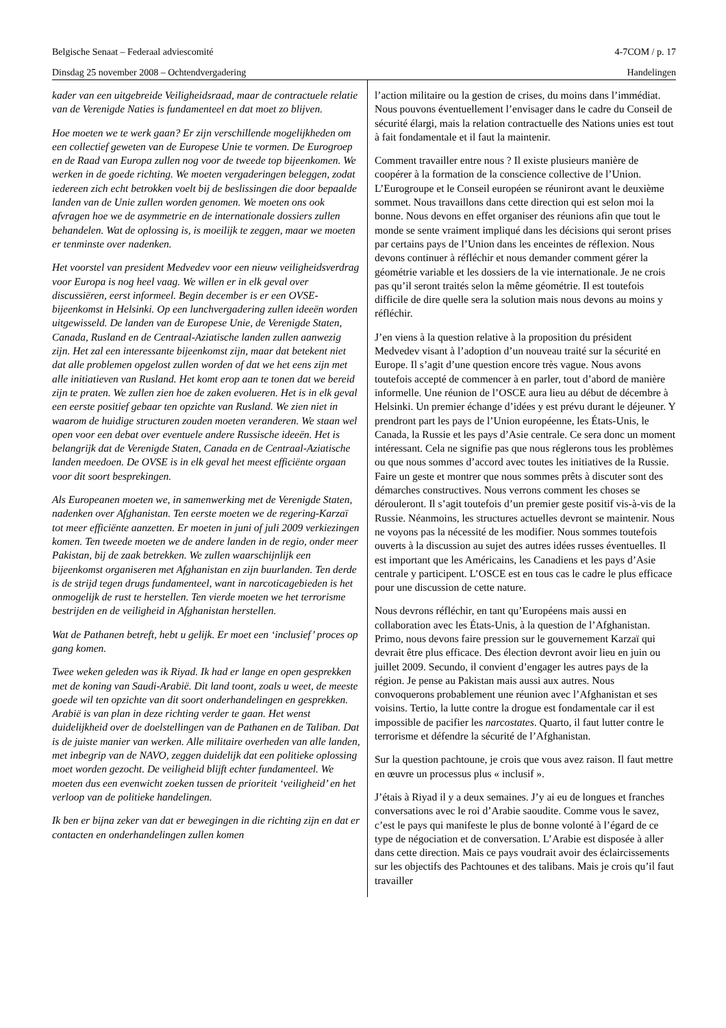Belgische Senaat – Federaal adviescomité 4-7COM / p. 17
Dinsdag 25 november 2008 – Ochtendvergadering Handelingen
kader van een uitgebreide Veiligheidsraad, maar de contractuele relatie van de Verenigde Naties is fundamenteel en dat moet zo blijven.
Hoe moeten we te werk gaan? Er zijn verschillende mogelijkheden om een collectief geweten van de Europese Unie te vormen. De Eurogroep en de Raad van Europa zullen nog voor de tweede top bijeenkomen. We werken in de goede richting. We moeten vergaderingen beleggen, zodat iedereen zich echt betrokken voelt bij de beslissingen die door bepaalde landen van de Unie zullen worden genomen. We moeten ons ook afvragen hoe we de asymmetrie en de internationale dossiers zullen behandelen. Wat de oplossing is, is moeilijk te zeggen, maar we moeten er tenminste over nadenken.
Het voorstel van president Medvedev voor een nieuw veiligheidsverdrag voor Europa is nog heel vaag. We willen er in elk geval over discussiëren, eerst informeel. Begin december is er een OVSE-bijeenkomst in Helsinki. Op een lunchvergadering zullen ideeën worden uitgewisseld. De landen van de Europese Unie, de Verenigde Staten, Canada, Rusland en de Centraal-Aziatische landen zullen aanwezig zijn. Het zal een interessante bijeenkomst zijn, maar dat betekent niet dat alle problemen opgelost zullen worden of dat we het eens zijn met alle initiatieven van Rusland. Het komt erop aan te tonen dat we bereid zijn te praten. We zullen zien hoe de zaken evolueren. Het is in elk geval een eerste positief gebaar ten opzichte van Rusland. We zien niet in waarom de huidige structuren zouden moeten veranderen. We staan wel open voor een debat over eventuele andere Russische ideeën. Het is belangrijk dat de Verenigde Staten, Canada en de Centraal-Aziatische landen meedoen. De OVSE is in elk geval het meest efficiënte orgaan voor dit soort besprekingen.
Als Europeanen moeten we, in samenwerking met de Verenigde Staten, nadenken over Afghanistan. Ten eerste moeten we de regering-Karzaï tot meer efficiënte aanzetten. Er moeten in juni of juli 2009 verkiezingen komen. Ten tweede moeten we de andere landen in de regio, onder meer Pakistan, bij de zaak betrekken. We zullen waarschijnlijk een bijeenkomst organiseren met Afghanistan en zijn buurlanden. Ten derde is de strijd tegen drugs fundamenteel, want in narcoticagebieden is het onmogelijk de rust te herstellen. Ten vierde moeten we het terrorisme bestrijden en de veiligheid in Afghanistan herstellen.
Wat de Pathanen betreft, hebt u gelijk. Er moet een ‘inclusief’ proces op gang komen.
Twee weken geleden was ik Riyad. Ik had er lange en open gesprekken met de koning van Saudi-Arabië. Dit land toont, zoals u weet, de meeste goede wil ten opzichte van dit soort onderhandelingen en gesprekken. Arabië is van plan in deze richting verder te gaan. Het wenst duidelijkheid over de doelstellingen van de Pathanen en de Taliban. Dat is de juiste manier van werken. Alle militaire overheden van alle landen, met inbegrip van de NAVO, zeggen duidelijk dat een politieke oplossing moet worden gezocht. De veiligheid blijft echter fundamenteel. We moeten dus een evenwicht zoeken tussen de prioriteit ‘veiligheid’ en het verloop van de politieke handelingen.
Ik ben er bijna zeker van dat er bewegingen in die richting zijn en dat er contacten en onderhandelingen zullen komen
l’action militaire ou la gestion de crises, du moins dans l’immédiat. Nous pouvons éventuellement l’envisager dans le cadre du Conseil de sécurité élargi, mais la relation contractuelle des Nations unies est tout à fait fondamentale et il faut la maintenir.
Comment travailler entre nous ? Il existe plusieurs manière de coopérer à la formation de la conscience collective de l’Union. L’Eurogroupe et le Conseil européen se réuniront avant le deuxième sommet. Nous travaillons dans cette direction qui est selon moi la bonne. Nous devons en effet organiser des réunions afin que tout le monde se sente vraiment impliqué dans les décisions qui seront prises par certains pays de l’Union dans les enceintes de réflexion. Nous devons continuer à réfléchir et nous demander comment gérer la géométrie variable et les dossiers de la vie internationale. Je ne crois pas qu’il seront traités selon la même géométrie. Il est toutefois difficile de dire quelle sera la solution mais nous devons au moins y réfléchir.
J’en viens à la question relative à la proposition du président Medvedev visant à l’adoption d’un nouveau traité sur la sécurité en Europe. Il s’agit d’une question encore très vague. Nous avons toutefois accepté de commencer à en parler, tout d’abord de manière informelle. Une réunion de l’OSCE aura lieu au début de décembre à Helsinki. Un premier échange d’idées y est prévu durant le déjeuner. Y prendront part les pays de l’Union européenne, les États-Unis, le Canada, la Russie et les pays d’Asie centrale. Ce sera donc un moment intéressant. Cela ne signifie pas que nous réglerons tous les problèmes ou que nous sommes d’accord avec toutes les initiatives de la Russie. Faire un geste et montrer que nous sommes prêts à discuter sont des démarches constructives. Nous verrons comment les choses se dérouleront. Il s’agit toutefois d’un premier geste positif vis-à-vis de la Russie. Néanmoins, les structures actuelles devront se maintenir. Nous ne voyons pas la nécessité de les modifier. Nous sommes toutefois ouverts à la discussion au sujet des autres idées russes éventuelles. Il est important que les Américains, les Canadiens et les pays d’Asie centrale y participent. L’OSCE est en tous cas le cadre le plus efficace pour une discussion de cette nature.
Nous devrons réfléchir, en tant qu’Européens mais aussi en collaboration avec les États-Unis, à la question de l’Afghanistan. Primo, nous devons faire pression sur le gouvernement Karzaï qui devrait être plus efficace. Des élection devront avoir lieu en juin ou juillet 2009. Secundo, il convient d’engager les autres pays de la région. Je pense au Pakistan mais aussi aux autres. Nous convoquerons probablement une réunion avec l’Afghanistan et ses voisins. Tertio, la lutte contre la drogue est fondamentale car il est impossible de pacifier les narcostates. Quarto, il faut lutter contre le terrorisme et défendre la sécurité de l’Afghanistan.
Sur la question pachtoune, je crois que vous avez raison. Il faut mettre en œuvre un processus plus « inclusif ».
J’étais à Riyad il y a deux semaines. J’y ai eu de longues et franches conversations avec le roi d’Arabie saoudite. Comme vous le savez, c’est le pays qui manifeste le plus de bonne volonté à l’égard de ce type de négociation et de conversation. L’Arabie est disposée à aller dans cette direction. Mais ce pays voudrait avoir des éclaircissements sur les objectifs des Pachtounes et des talibans. Mais je crois qu’il faut travailler